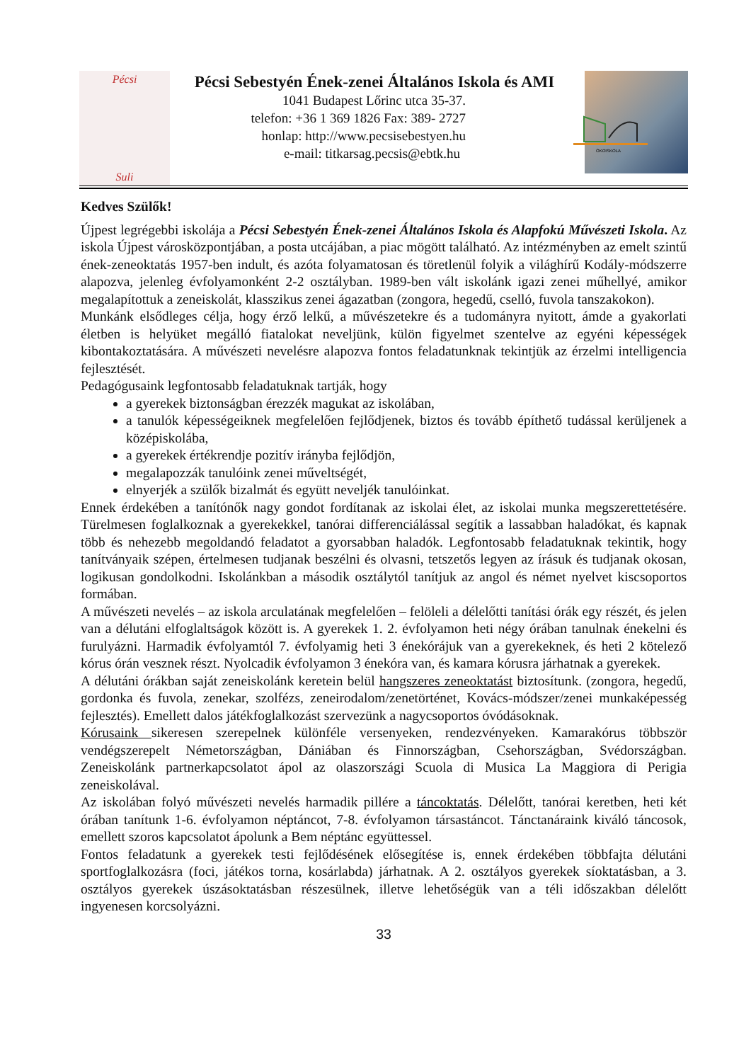Pécsi
Suli
Pécsi Sebestyén Ének-zenei Általános Iskola és AMI
1041 Budapest Lőrinc utca 35-37.
telefon: +36 1 369 1826 Fax: 389- 2727
honlap: http://www.pecsisebestyen.hu
e-mail: titkarsag.pecsis@ebtk.hu
ÖKOISKOLA
Kedves Szülők!
Újpest legrégebbi iskolája a Pécsi Sebestyén Ének-zenei Általános Iskola és Alapfokú Művészeti Iskola. Az iskola Újpest városközpontjában, a posta utcájában, a piac mögött található. Az intézményben az emelt szintű ének-zeneoktatás 1957-ben indult, és azóta folyamatosan és töretlenül folyik a világhírű Kodály-módszerre alapozva, jelenleg évfolyamonként 2-2 osztályban. 1989-ben vált iskolánk igazi zenei műhellyé, amikor megalapítottuk a zeneiskolát, klasszikus zenei ágazatban (zongora, hegedű, cselló, fuvola tanszakokon).
Munkánk elsődleges célja, hogy érző lelkű, a művészetekre és a tudományra nyitott, ámde a gyakorlati életben is helyüket megálló fiatalokat neveljünk, külön figyelmet szentelve az egyéni képességek kibontakoztatására. A művészeti nevelésre alapozva fontos feladatunknak tekintjük az érzelmi intelligencia fejlesztését.
Pedagógusaink legfontosabb feladatuknak tartják, hogy
a gyerekek biztonságban érezzék magukat az iskolában,
a tanulók képességeiknek megfelelően fejlődjenek, biztos és tovább építhető tudással kerüljenek a középiskolába,
a gyerekek értékrendje pozitív irányba fejlődjön,
megalapozzák tanulóink zenei műveltségét,
elnyerjék a szülők bizalmát és együtt neveljék tanulóinkat.
Ennek érdekében a tanítónők nagy gondot fordítanak az iskolai élet, az iskolai munka megszerettetésére. Türelmesen foglalkoznak a gyerekekkel, tanórai differenciálással segítik a lassabban haladókat, és kapnak több és nehezebb megoldandó feladatot a gyorsabban haladók. Legfontosabb feladatuknak tekintik, hogy tanítványaik szépen, értelmesen tudjanak beszélni és olvasni, tetszetős legyen az írásuk és tudjanak okosan, logikusan gondolkodni. Iskolánkban a második osztálytól tanítjuk az angol és német nyelvet kiscsoportos formában.
A művészeti nevelés – az iskola arculatának megfelelően – felöleli a délelőtti tanítási órák egy részét, és jelen van a délutáni elfoglaltságok között is. A gyerekek 1. 2. évfolyamon heti négy órában tanulnak énekelni és furulyázni. Harmadik évfolyamtól 7. évfolyamig heti 3 énekórájuk van a gyerekeknek, és heti 2 kötelező kórus órán vesznek részt. Nyolcadik évfolyamon 3 énekóra van, és kamara kórusra járhatnak a gyerekek.
A délutáni órákban saját zeneiskolánk keretein belül hangszeres zeneoktatást biztosítunk. (zongora, hegedű, gordonka és fuvola, zenekar, szolfézs, zeneirodalom/zenetörténet, Kovács-módszer/zenei munkaképesség fejlesztés). Emellett dalos játékfoglalkozást szervezünk a nagycsoportos óvódásoknak.
Kórusaink sikeresen szerepelnek különféle versenyeken, rendezvényeken. Kamarakórus többször vendégszerepelt Németországban, Dániában és Finnországban, Csehországban, Svédországban. Zeneiskolánk partnerkapcsolatot ápol az olaszországi Scuola di Musica La Maggiora di Perigia zeneiskolával.
Az iskolában folyó művészeti nevelés harmadik pillére a táncoktatás. Délelőtt, tanórai keretben, heti két órában tanítunk 1-6. évfolyamon néptáncot, 7-8. évfolyamon társastáncot. Tánctanáraink kiváló táncosok, emellett szoros kapcsolatot ápolunk a Bem néptánc együttessel.
Fontos feladatunk a gyerekek testi fejlődésének elősegítése is, ennek érdekében többfajta délutáni sportfoglalkozásra (foci, játékos torna, kosárlabda) járhatnak. A 2. osztályos gyerekek síoktatásban, a 3. osztályos gyerekek úszásoktatásban részesülnek, illetve lehetőségük van a téli időszakban délelőtt ingyenesen korcsolyázni.
33